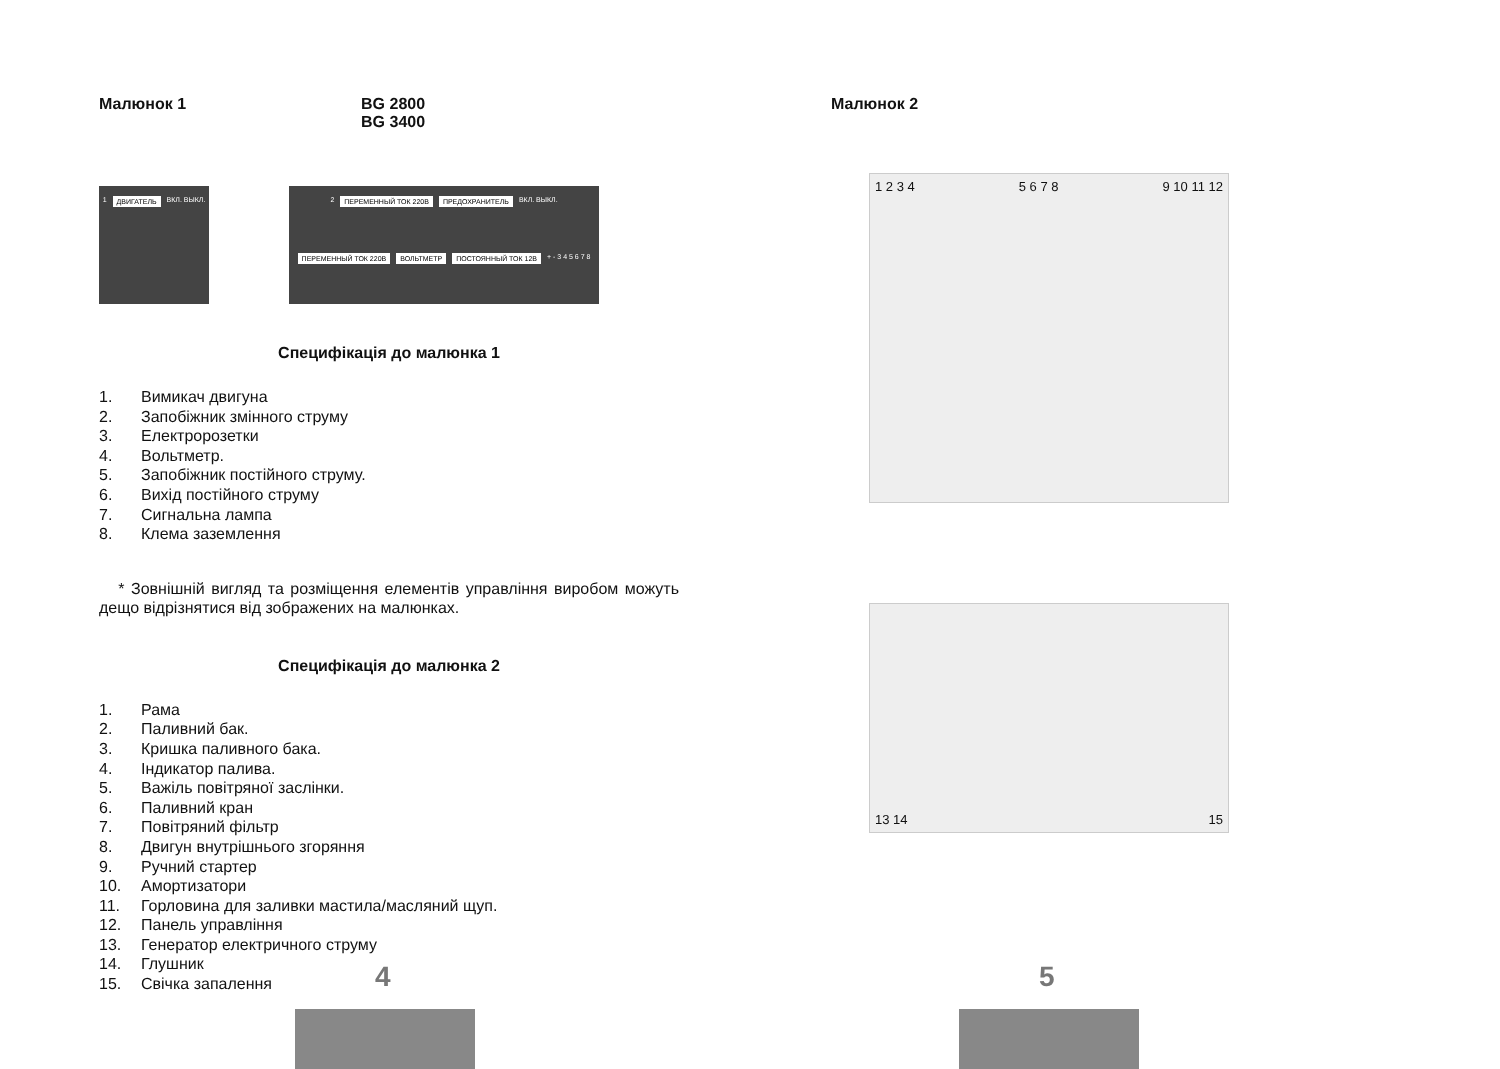Малюнок 1 BG 2800
BG 3400
1 ДВИГАТЕЛЬ ВКЛ. ВЫКЛ. 2 ПЕРЕМЕННЫЙ ТОК 220В ПРЕДОХРАНИТЕЛЬ ВКЛ. ВЫКЛ. ПЕРЕМЕННЫЙ ТОК 220В ВОЛЬТМЕТР ПОСТОЯННЫЙ ТОК 12В + - 3 4 5 6 7 8
Специфікація до малюнка 1
1. Вимикач двигуна
2. Запобіжник змінного струму
3. Електророзетки
4. Вольтметр.
5. Запобіжник постійного струму.
6. Вихід постійного струму
7. Сигнальна лампа
8. Клема заземлення
* Зовнішній вигляд та розміщення елементів управління виробом можуть дещо відрізнятися від зображених на малюнках.
Специфікація до малюнка 2
1. Рама
2. Паливний бак.
3. Кришка паливного бака.
4. Індикатор палива.
5. Важіль повітряної заслінки.
6. Паливний кран
7. Повітряний фільтр
8. Двигун внутрішнього згоряння
9. Ручний стартер
10. Амортизатори
11. Горловина для заливки мастила/масляний щуп.
12. Панель управління
13. Генератор електричного струму
14. Глушник
15. Свічка запалення
4
Малюнок 2
1 2 3 4 5 6 7 8 9 10 11 12
13 14 15
5